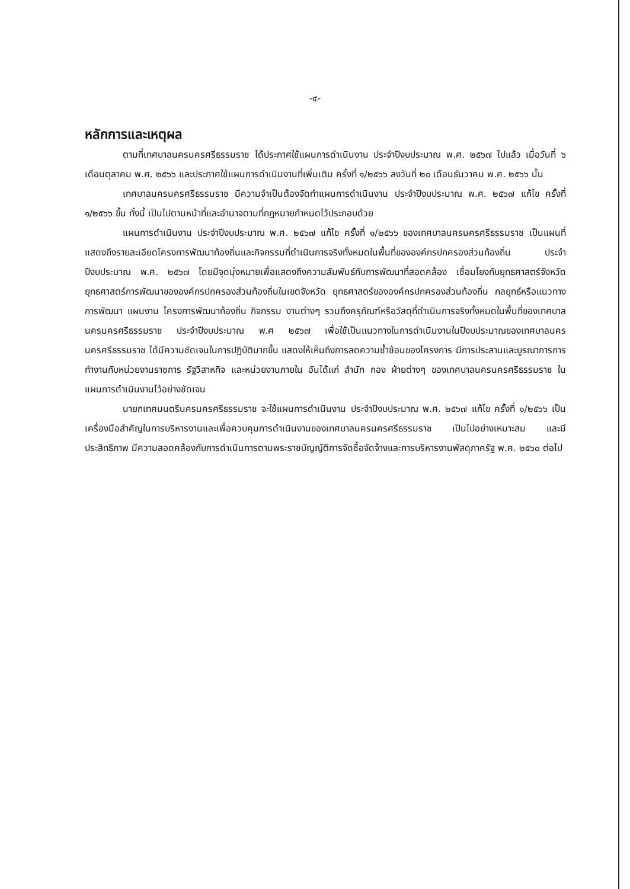-๔-
หลักการและเหตุผล
ตามที่เทศบาลนครนครศรีธรรมราช ได้ประกาศใช้แผนการดำเนินงาน ประจำปีงบประมาณ พ.ศ. ๒๕๖๗ ไปแล้ว เมื่อวันที่ ๖ เดือนตุลาคม พ.ศ. ๒๕๖๖ และประกาศใช้แผนการดำเนินงานที่เพิ่มเติม ครั้งที่ ๑/๒๕๖๖ ลงวันที่ ๒๐ เดือนธันวาคม พ.ศ. ๒๕๖๖ นั้น
เทศบาลนครนครศรีธรรมราช มีความจำเป็นต้องจัดทำแผนการดำเนินงาน ประจำปีงบประมาณ พ.ศ. ๒๕๖๗ แก้ไข ครั้งที่ ๑/๒๕๖๖ ขึ้น ทั้งนี้ เป็นไปตามหน้าที่และอำนาจตามที่กฎหมายกำหนดไว้ประกอบด้วย
แผนการดำเนินงาน ประจำปีงบประมาณ พ.ศ. ๒๕๖๗ แก้ไข ครั้งที่ ๑/๒๕๖๖ ของเทศบาลนครนครศรีธรรมราช เป็นแผนที่แสดงถึงรายละเอียดโครงการพัฒนาท้องถิ่นและกิจกรรมที่ดำเนินการจริงทั้งหมดในพื้นที่ขององค์กรปกครองส่วนท้องถิ่น ประจำปีงบประมาณ พ.ศ. ๒๕๖๗ โดยมีจุดมุ่งหมายเพื่อแสดงถึงความสัมพันธ์กับการพัฒนาที่สอดคล้อง เชื่อมโยงกับยุทธศาสตร์จังหวัด ยุทธศาสตร์การพัฒนาขององค์กรปกครองส่วนท้องถิ่นในเขตจังหวัด ยุทธศาสตร์ขององค์กรปกครองส่วนท้องถิ่น กลยุทธ์หรือแนวทางการพัฒนา แผนงาน โครงการพัฒนาท้องถิ่น กิจกรรม งานต่างๆ รวมถึงครุภัณฑ์หรือวัสดุที่ดำเนินการจริงทั้งหมดในพื้นที่ของเทศบาลนครนครศรีธรรมราช ประจำปีงบประมาณ พ.ศ ๒๕๖๗ เพื่อใช้เป็นแนวทางในการดำเนินงานในปีงบประมาณของเทศบาลนครนครศรีธรรมราช ได้มีความชัดเจนในการปฏิบัติมากขึ้น แสดงให้เห็นถึงการลดความซ้ำซ้อนของโครงการ มีการประสานและบูรณาการการทำงานกับหน่วยงานราชการ รัฐวิสาหกิจ และหน่วยงานภายใน อันได้แก่ สำนัก กอง ฝ่ายต่างๆ ของเทศบาลนครนครศรีธรรมราช ในแผนการดำเนินงานไว้อย่างชัดเจน
นายกเทศมนตรีนครนครศรีธรรมราช จะใช้แผนการดำเนินงาน ประจำปีงบประมาณ พ.ศ. ๒๕๖๗ แก้ไข ครั้งที่ ๑/๒๕๖๖ เป็นเครื่องมือสำคัญในการบริหารงานและเพื่อควบคุมการดำเนินงานของเทศบาลนครนครศรีธรรมราช เป็นไปอย่างเหมาะสม และมีประสิทธิภาพ มีความสอดคล้องกับการดำเนินการตามพระราชบัญญัติการจัดซื้อจัดจ้างและการบริหารงานพัสดุภาครัฐ พ.ศ. ๒๕๖๐ ต่อไป